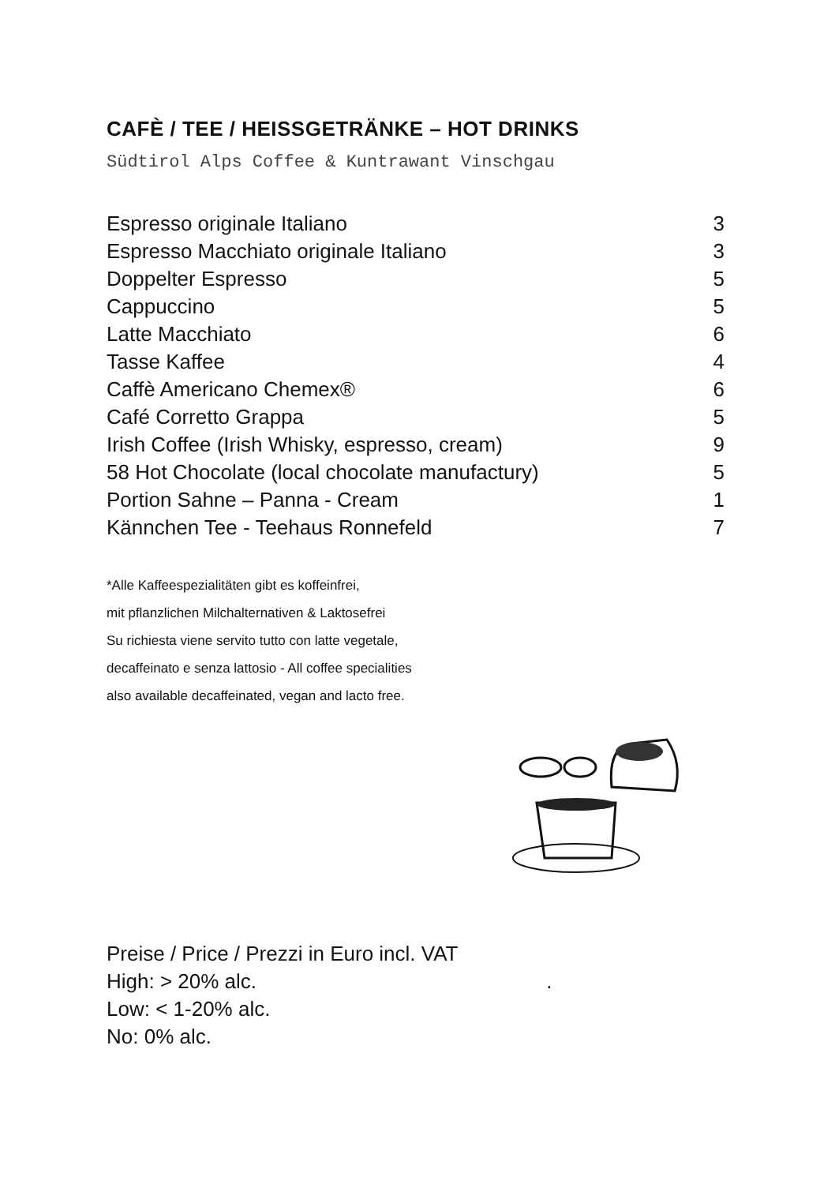CAFÈ / TEE / HEISSGETRÄNKE – HOT DRINKS
Südtirol Alps Coffee & Kuntrawant Vinschgau
| Espresso originale Italiano | 3 |
| Espresso Macchiato originale Italiano | 3 |
| Doppelter Espresso | 5 |
| Cappuccino | 5 |
| Latte Macchiato | 6 |
| Tasse Kaffee | 4 |
| Caffè Americano Chemex® | 6 |
| Café Corretto Grappa | 5 |
| Irish Coffee (Irish Whisky, espresso, cream) | 9 |
| 58 Hot Chocolate (local chocolate manufactury) | 5 |
| Portion Sahne – Panna - Cream | 1 |
| Kännchen Tee - Teehaus Ronnefeld | 7 |
*Alle Kaffeespezialitäten gibt es koffeinfrei,
mit pflanzlichen Milchalternativen & Laktosefrei
Su richiesta viene servito tutto con latte vegetale,
decaffeinato e senza lattosio - All coffee specialities
also available decaffeinated, vegan and lacto free.
Preise / Price / Prezzi in Euro incl. VAT
High: > 20% alc. .
Low: < 1-20% alc.
No: 0% alc.